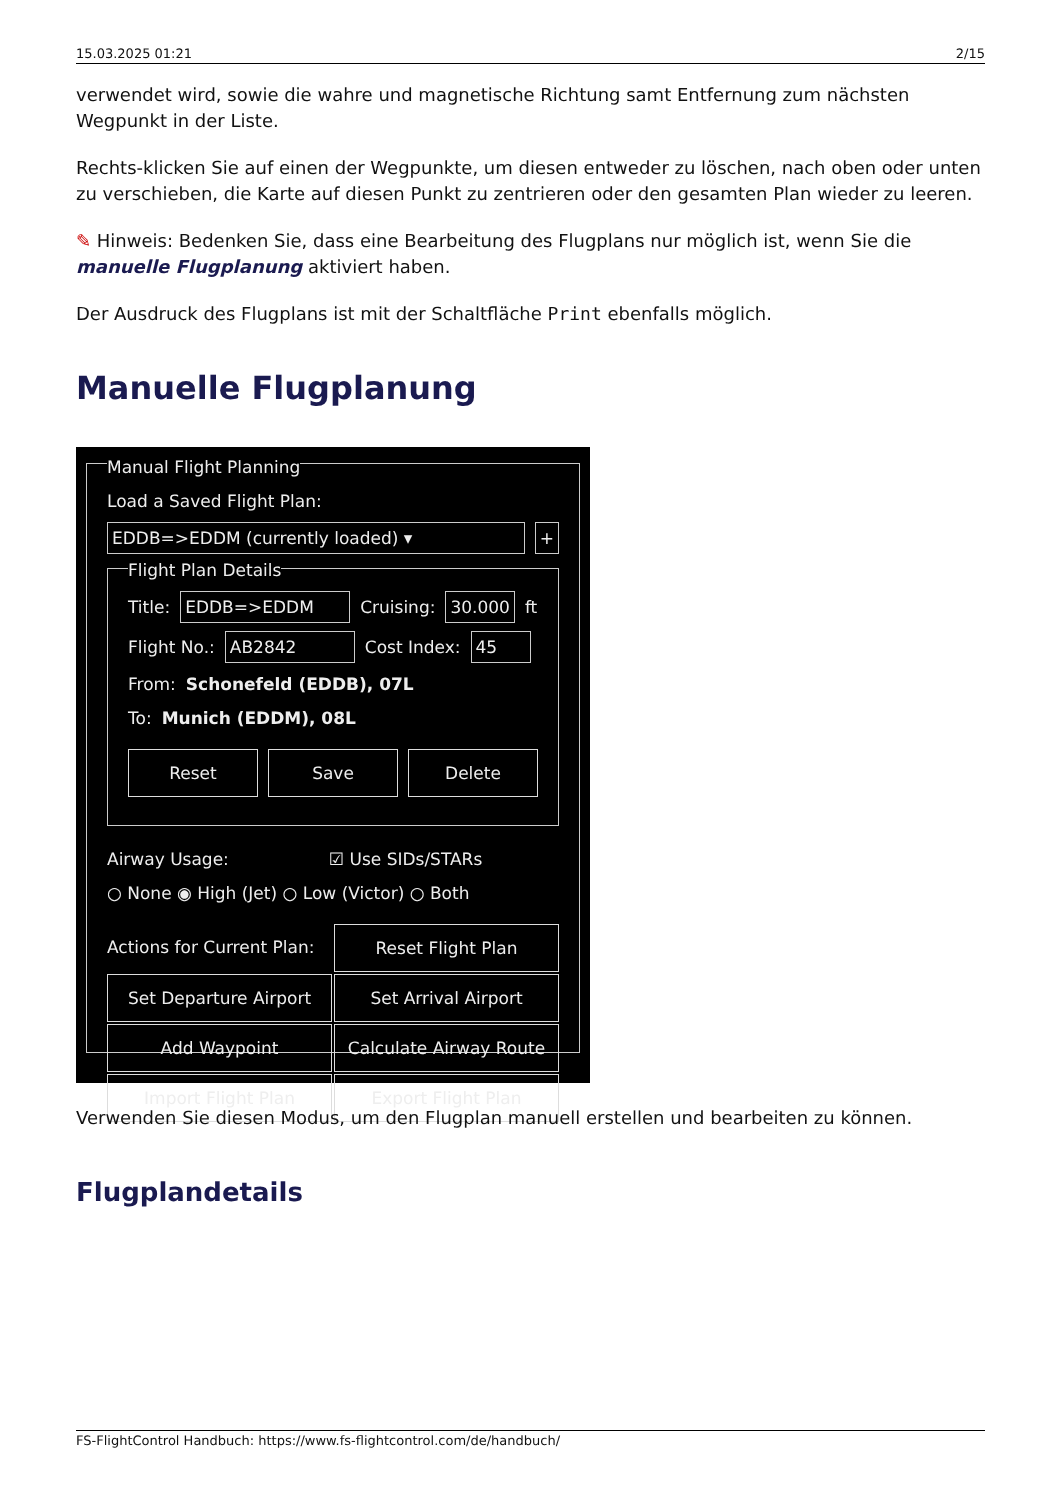15.03.2025 01:21 2/15
verwendet wird, sowie die wahre und magnetische Richtung samt Entfernung zum nächsten Wegpunkt in der Liste.
Rechts-klicken Sie auf einen der Wegpunkte, um diesen entweder zu löschen, nach oben oder unten zu verschieben, die Karte auf diesen Punkt zu zentrieren oder den gesamten Plan wieder zu leeren.
✎ Hinweis: Bedenken Sie, dass eine Bearbeitung des Flugplans nur möglich ist, wenn Sie die manuelle Flugplanung aktiviert haben.
Der Ausdruck des Flugplans ist mit der Schaltfläche Print ebenfalls möglich.
Manuelle Flugplanung
Manual Flight Planning
Load a Saved Flight Plan:
EDDB=>EDDM (currently loaded) ▾ +
Flight Plan Details
Title: EDDB=>EDDM Cruising: 30.000 ft
Flight No.: AB2842 Cost Index: 45
From: Schonefeld (EDDB), 07L
To: Munich (EDDM), 08L
Reset Save Delete
Airway Usage: ☑ Use SIDs/STARs
○ None ◉ High (Jet) ○ Low (Victor) ○ Both
Actions for Current Plan:
Reset Flight Plan
Set Departure Airport
Set Arrival Airport
Add Waypoint
Calculate Airway Route
Import Flight Plan
Export Flight Plan
Verwenden Sie diesen Modus, um den Flugplan manuell erstellen und bearbeiten zu können.
Flugplandetails
FS-FlightControl Handbuch: https://www.fs-flightcontrol.com/de/handbuch/